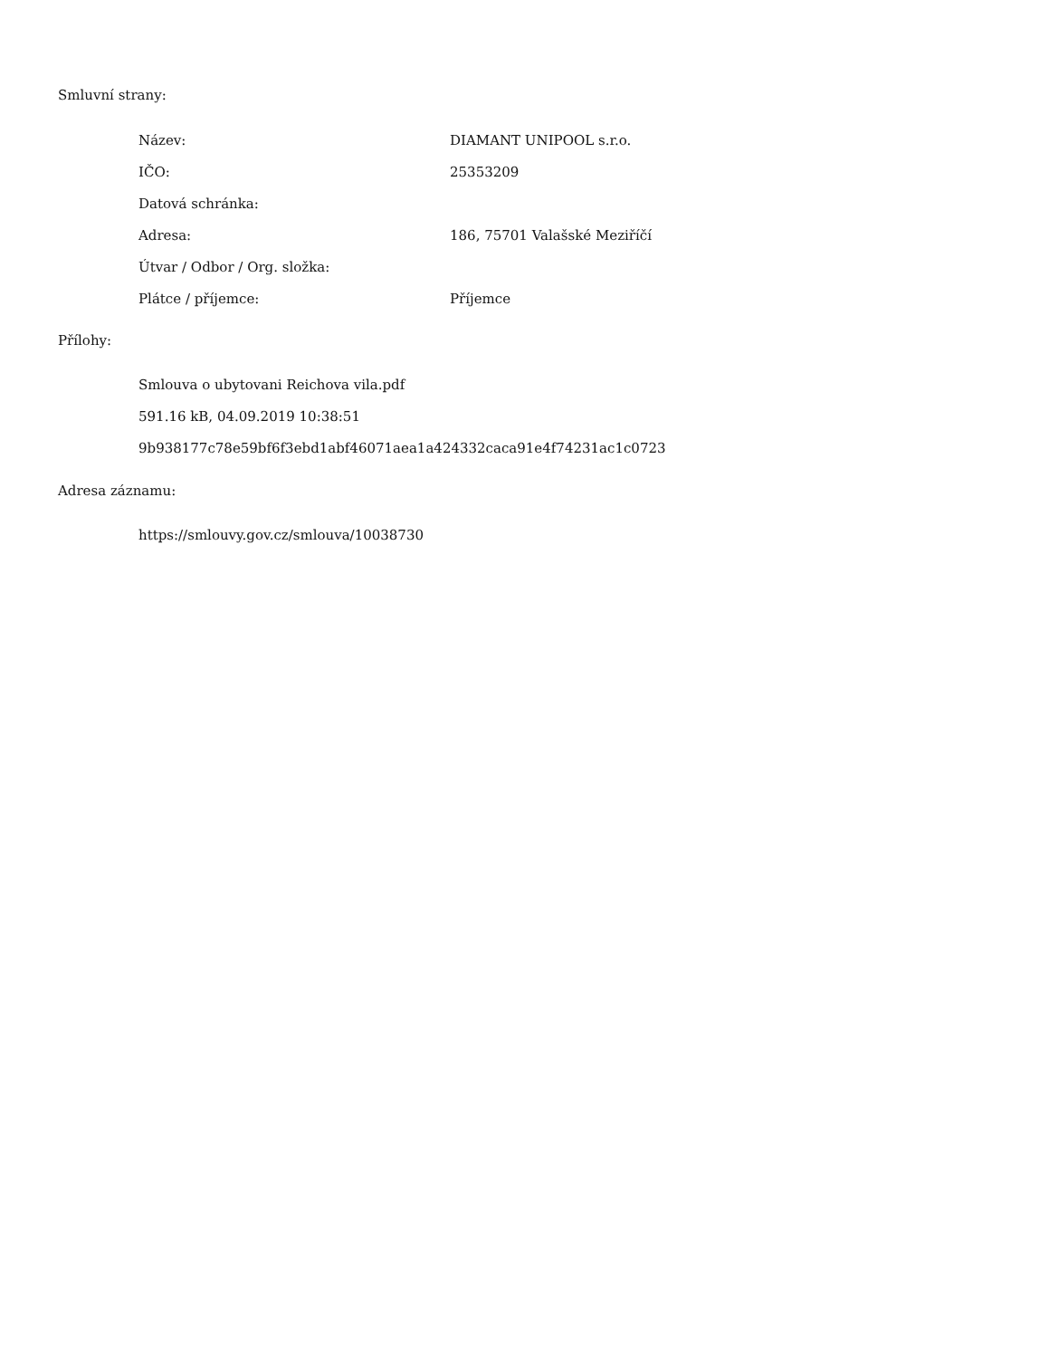Smluvní strany:
| Název: | DIAMANT UNIPOOL s.r.o. |
| IČO: | 25353209 |
| Datová schránka: | |
| Adresa: | 186, 75701 Valašské Meziříčí |
| Útvar / Odbor / Org. složka: | |
| Plátce / příjemce: | Příjemce |
Přílohy:
Smlouva o ubytovani Reichova vila.pdf
591.16 kB, 04.09.2019 10:38:51
9b938177c78e59bf6f3ebd1abf46071aea1a424332caca91e4f74231ac1c0723
Adresa záznamu:
https://smlouvy.gov.cz/smlouva/10038730